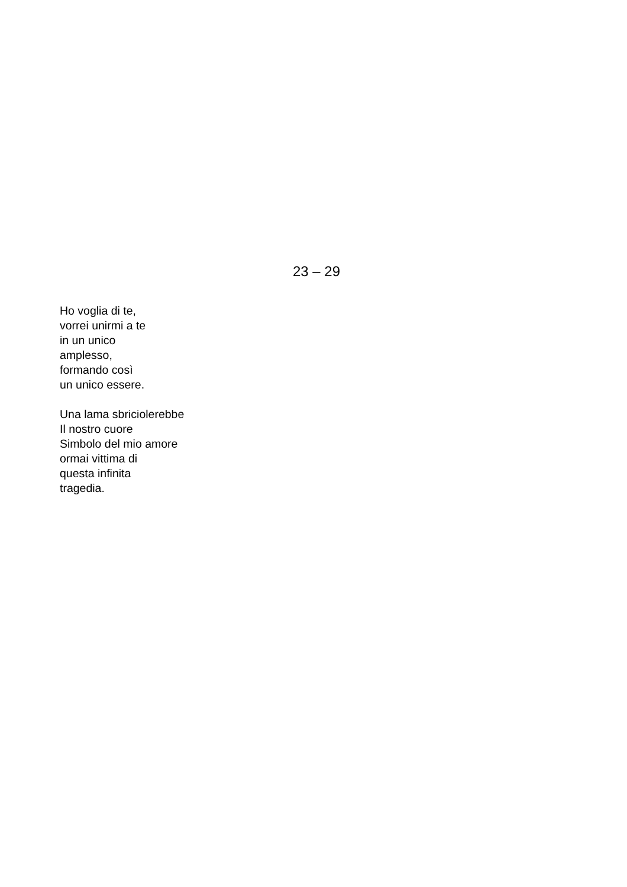23 – 29
Ho voglia di te,
vorrei unirmi a te
in un unico
amplesso,
formando così
un unico essere.
Una lama sbriciolerebbe
Il nostro cuore
Simbolo del mio amore
ormai vittima di
questa infinita
tragedia.